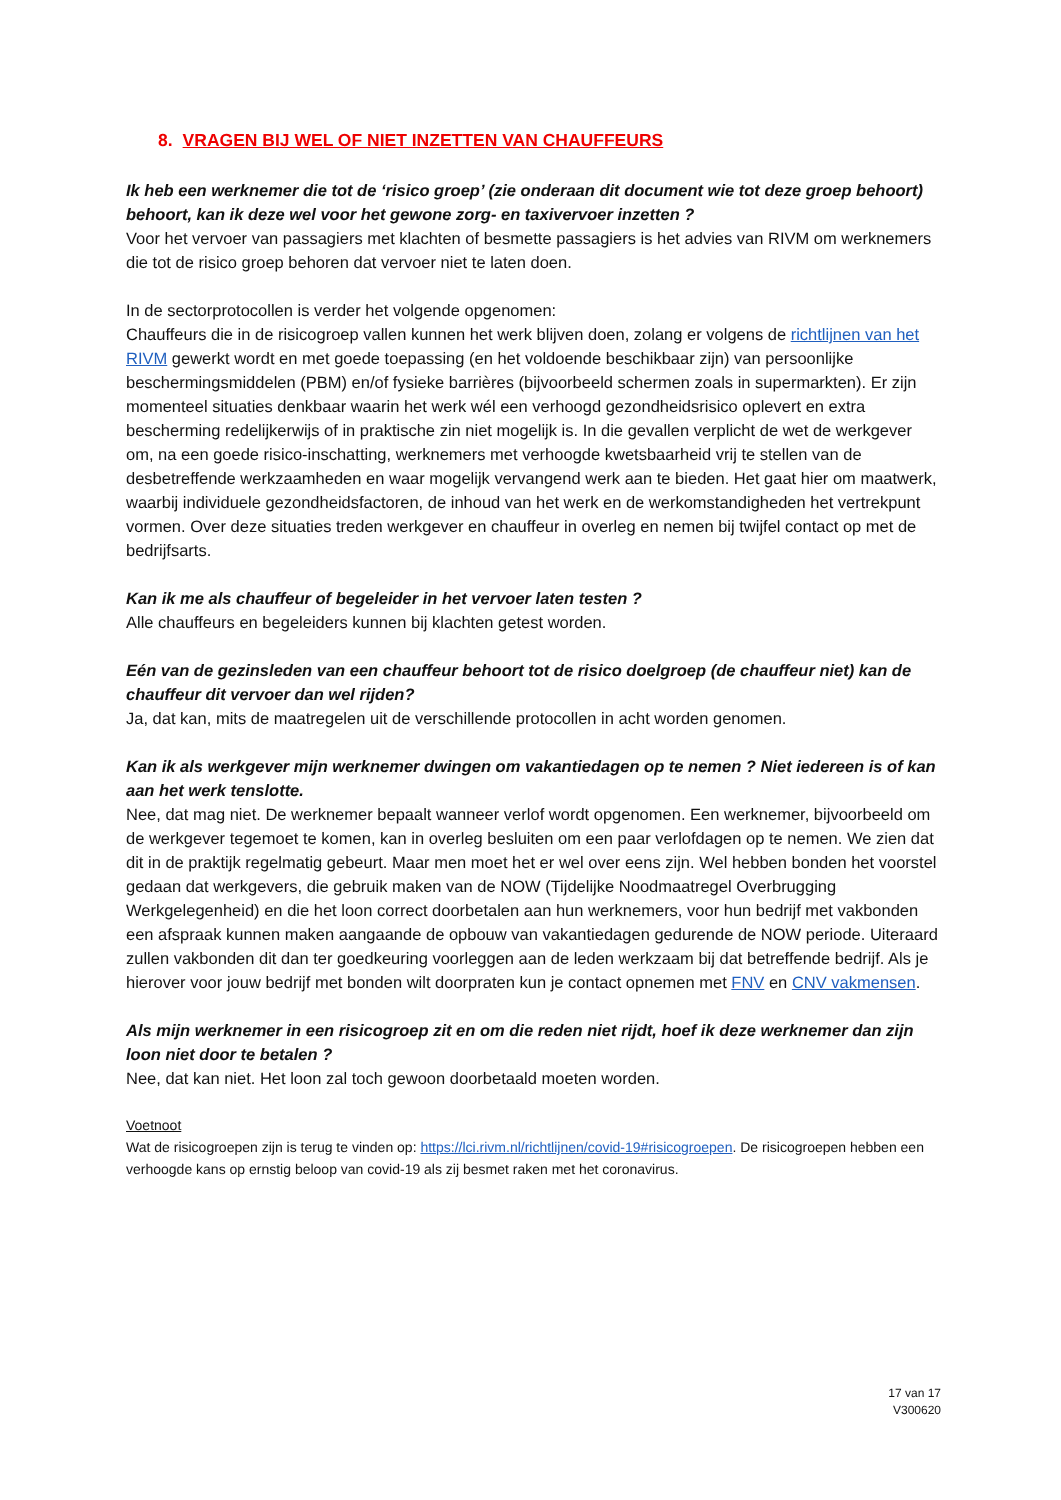8. VRAGEN BIJ WEL OF NIET INZETTEN VAN CHAUFFEURS
Ik heb een werknemer die tot de ‘risico groep’ (zie onderaan dit document wie tot deze groep behoort) behoort, kan ik deze wel voor het gewone zorg- en taxivervoer inzetten ?
Voor het vervoer van passagiers met klachten of besmette passagiers is het advies van RIVM om werknemers die tot de risico groep behoren dat vervoer niet te laten doen.
In de sectorprotocollen is verder het volgende opgenomen:
Chauffeurs die in de risicogroep vallen kunnen het werk blijven doen, zolang er volgens de richtlijnen van het RIVM gewerkt wordt en met goede toepassing (en het voldoende beschikbaar zijn) van persoonlijke beschermingsmiddelen (PBM) en/of fysieke barrières (bijvoorbeeld schermen zoals in supermarkten). Er zijn momenteel situaties denkbaar waarin het werk wél een verhoogd gezondheidsrisico oplevert en extra bescherming redelijkerwijs of in praktische zin niet mogelijk is. In die gevallen verplicht de wet de werkgever om, na een goede risico-inschatting, werknemers met verhoogde kwetsbaarheid vrij te stellen van de desbetreffende werkzaamheden en waar mogelijk vervangend werk aan te bieden. Het gaat hier om maatwerk, waarbij individuele gezondheidsfactoren, de inhoud van het werk en de werkomstandigheden het vertrekpunt vormen. Over deze situaties treden werkgever en chauffeur in overleg en nemen bij twijfel contact op met de bedrijfsarts.
Kan ik me als chauffeur of begeleider in het vervoer laten testen ?
Alle chauffeurs en begeleiders kunnen bij klachten getest worden.
Eén van de gezinsleden van een chauffeur behoort tot de risico doelgroep (de chauffeur niet) kan de chauffeur dit vervoer dan wel rijden?
Ja, dat kan, mits de maatregelen uit de verschillende protocollen in acht worden genomen.
Kan ik als werkgever mijn werknemer dwingen om vakantiedagen op te nemen ? Niet iedereen is of kan aan het werk tenslotte.
Nee, dat mag niet. De werknemer bepaalt wanneer verlof wordt opgenomen. Een werknemer, bijvoorbeeld om de werkgever tegemoet te komen, kan in overleg besluiten om een paar verlofdagen op te nemen. We zien dat dit in de praktijk regelmatig gebeurt. Maar men moet het er wel over eens zijn. Wel hebben bonden het voorstel gedaan dat werkgevers, die gebruik maken van de NOW (Tijdelijke Noodmaatregel Overbrugging Werkgelegenheid) en die het loon correct doorbetalen aan hun werknemers, voor hun bedrijf met vakbonden een afspraak kunnen maken aangaande de opbouw van vakantiedagen gedurende de NOW periode. Uiteraard zullen vakbonden dit dan ter goedkeuring voorleggen aan de leden werkzaam bij dat betreffende bedrijf. Als je hierover voor jouw bedrijf met bonden wilt doorpraten kun je contact opnemen met FNV en CNV vakmensen.
Als mijn werknemer in een risicogroep zit en om die reden niet rijdt, hoef ik deze werknemer dan zijn loon niet door te betalen ?
Nee, dat kan niet. Het loon zal toch gewoon doorbetaald moeten worden.
Voetnoot
Wat de risicogroepen zijn is terug te vinden op: https://lci.rivm.nl/richtlijnen/covid-19#risicogroepen. De risicogroepen hebben een verhoogde kans op ernstig beloop van covid-19 als zij besmet raken met het coronavirus.
17 van 17
V300620